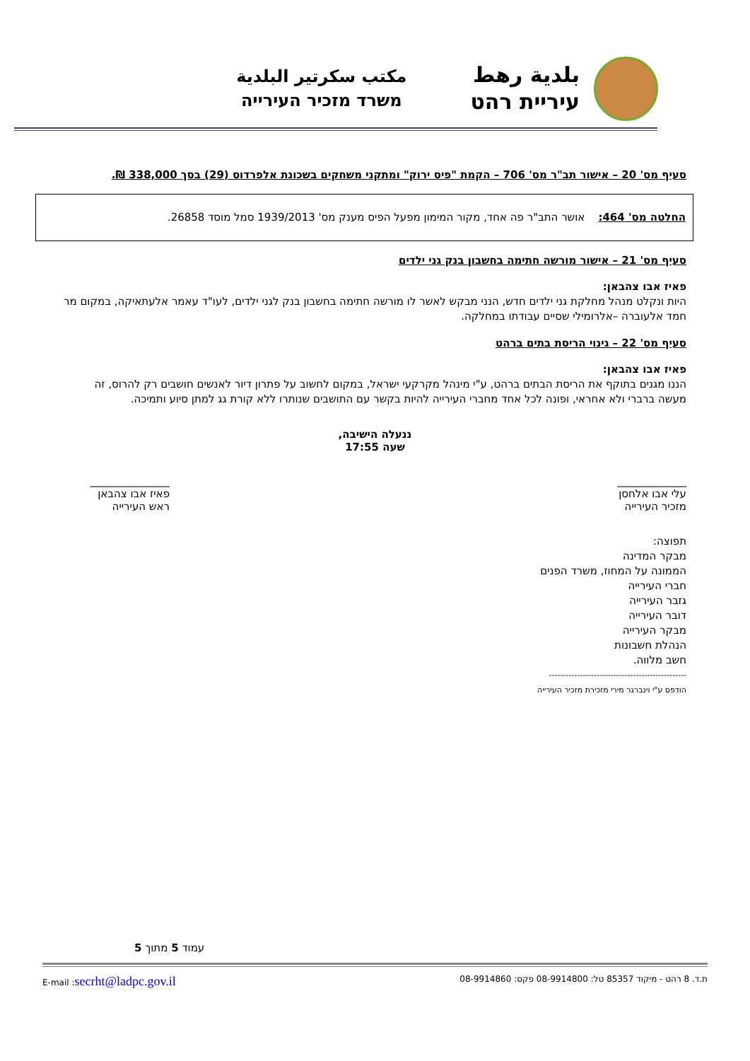بلدية رهط
עיריית רהט
مكتب سكرتير البلدية
משרד מזכיר העירייה
סעיף מס' 20 – אישור תב"ר מס' 706 – הקמת "פיס ירוק" ומתקני משחקים בשכונת אלפרדוס (29) בסך 338,000 ₪.
החלטה מס' 464: אושר התב"ר פה אחד, מקור המימון מפעל הפיס מענק מס' 1939/2013 סמל מוסד 26858.
סעיף מס' 21 – אישור מורשה חתימה בחשבון בנק גני ילדים
פאיז אבו צהבאן:
היות ונקלט מנהל מחלקת גני ילדים חדש, הנני מבקש לאשר לו מורשה חתימה בחשבון בנק לגני ילדים, לעו"ד עאמר אלעתאיקה, במקום מר חמד אלעוברה –אלרומילי שסיים עבודתו במחלקה.
סעיף מס' 22 – גינוי הריסת בתים ברהט
פאיז אבו צהבאן:
הננו מגנים בתוקף את הריסת הבתים ברהט, ע"י מינהל מקרקעי ישראל, במקום לחשוב על פתרון דיור לאנשים חושבים רק להרוס, זה מעשה ברברי ולא אחראי, ופונה לכל אחד מחברי העירייה להיות בקשר עם התושבים שנותרו ללא קורת גג למתן סיוע ותמיכה.
ננעלה הישיבה,
שעה 17:55
_____________
עלי אבו אלחסן
מזכיר העירייה
_______________
פאיז אבו צהבאן
ראש העירייה
תפוצה:
מבקר המדינה
הממונה על המחוז, משרד הפנים
חברי העירייה
גזבר העירייה
דובר העירייה
מבקר העירייה
הנהלת חשבונות
חשב מלווה.
-------------------------------------------------
הודפס ע"י וינברגר מירי מזכירת מזכיר העירייה
עמוד 5 מתוך 5
ת.ד. 8 רהט - מיקוד 85357 טל: 08-9914800 פקס: 08-9914860 E-mail :secrht@ladpc.gov.il